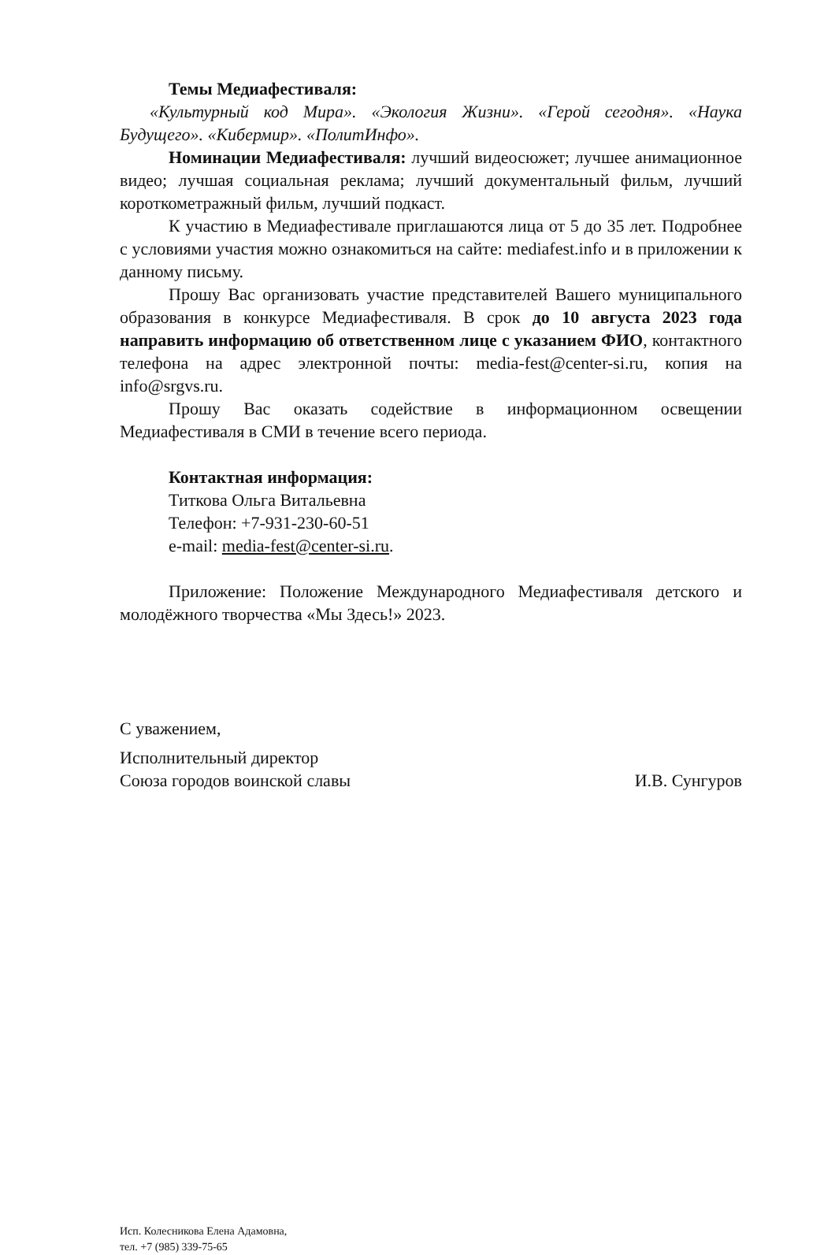Темы Медиафестиваля:
«Культурный код Мира». «Экология Жизни». «Герой сегодня». «Наука Будущего». «Кибермир». «ПолитИнфо».
Номинации Медиафестиваля: лучший видеосюжет; лучшее анимационное видео; лучшая социальная реклама; лучший документальный фильм, лучший короткометражный фильм, лучший подкаст.
К участию в Медиафестивале приглашаются лица от 5 до 35 лет. Подробнее с условиями участия можно ознакомиться на сайте: mediafest.info и в приложении к данному письму.
Прошу Вас организовать участие представителей Вашего муниципального образования в конкурсе Медиафестиваля. В срок до 10 августа 2023 года направить информацию об ответственном лице с указанием ФИО, контактного телефона на адрес электронной почты: media-fest@center-si.ru, копия на info@srgvs.ru.
Прошу Вас оказать содействие в информационном освещении Медиафестиваля в СМИ в течение всего периода.
Контактная информация:
Титкова Ольга Витальевна
Телефон: +7-931-230-60-51
e-mail: media-fest@center-si.ru.
Приложение: Положение Международного Медиафестиваля детского и молодёжного творчества «Мы Здесь!» 2023.
С уважением,
Исполнительный директор
Союза городов воинской славы
И.В. Сунгуров
Исп. Колесникова Елена Адамовна,
тел. +7 (985) 339-75-65